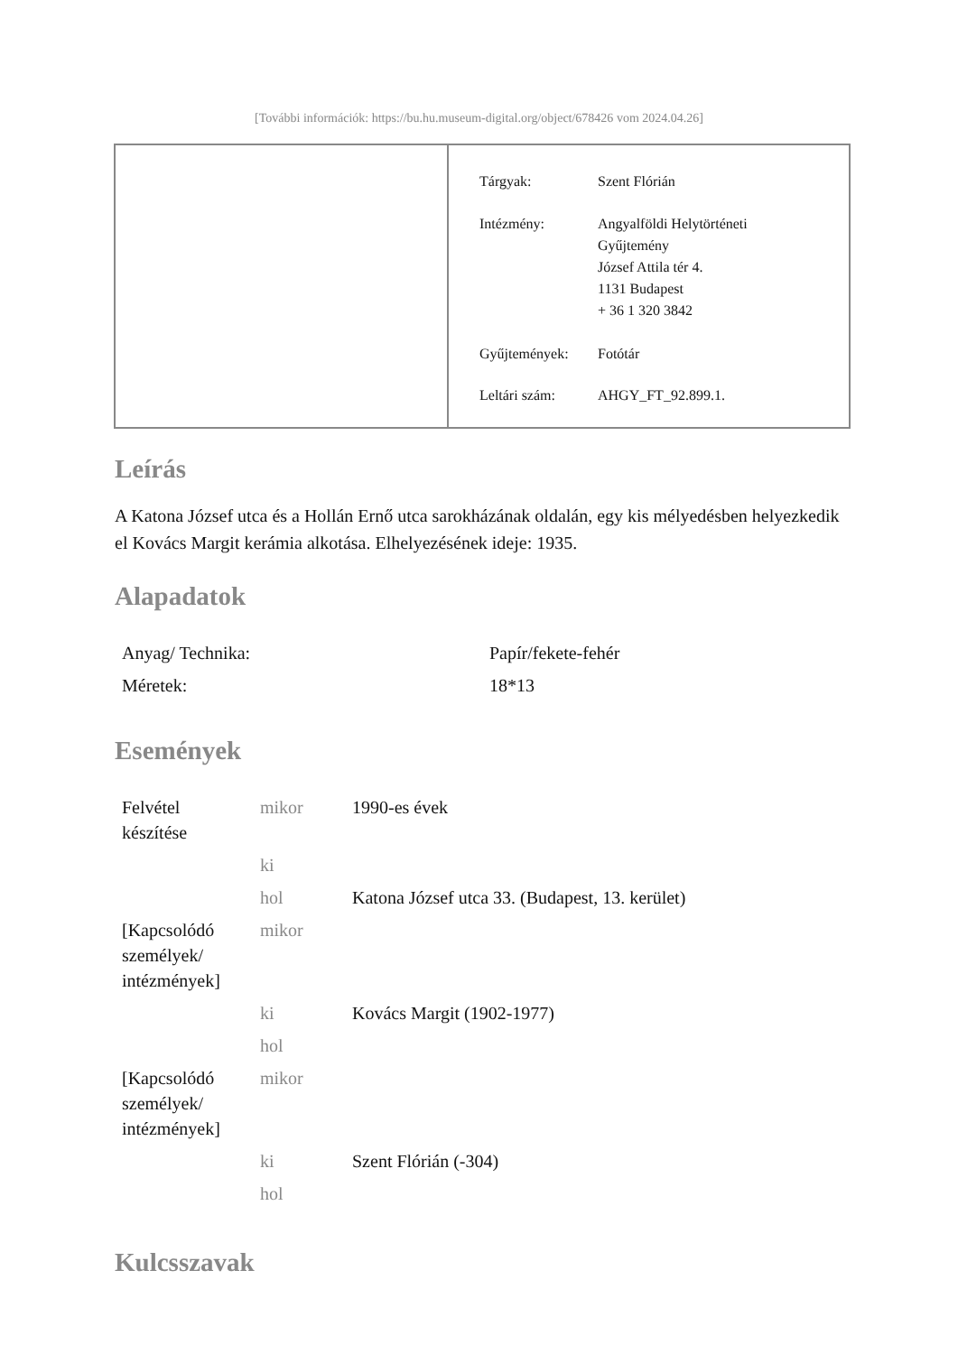[További információk: https://bu.hu.museum-digital.org/object/678426 vom 2024.04.26]
| Tárgyak: | Szent Flórián |
| Intézmény: | Angyalföldi Helytörténeti Gyűjtemény József Attila tér 4. 1131 Budapest + 36 1 320 3842 |
| Gyűjtemények: | Fotótár |
| Leltári szám: | AHGY_FT_92.899.1. |
Leírás
A Katona József utca és a Hollán Ernő utca sarokházának oldalán, egy kis mélyedésben helyezkedik el Kovács Margit kerámia alkotása. Elhelyezésének ideje: 1935.
Alapadatok
| Anyag/ Technika: | Papír/fekete-fehér |
| Méretek: | 18*13 |
Események
| Felvétel készítése | mikor | 1990-es évek |
| | ki | |
| | hol | Katona József utca 33. (Budapest, 13. kerület) |
| [Kapcsolódó személyek/ intézmények] | mikor | |
| | ki | Kovács Margit (1902-1977) |
| | hol | |
| [Kapcsolódó személyek/ intézmények] | mikor | |
| | ki | Szent Flórián (-304) |
| | hol | |
Kulcsszavak